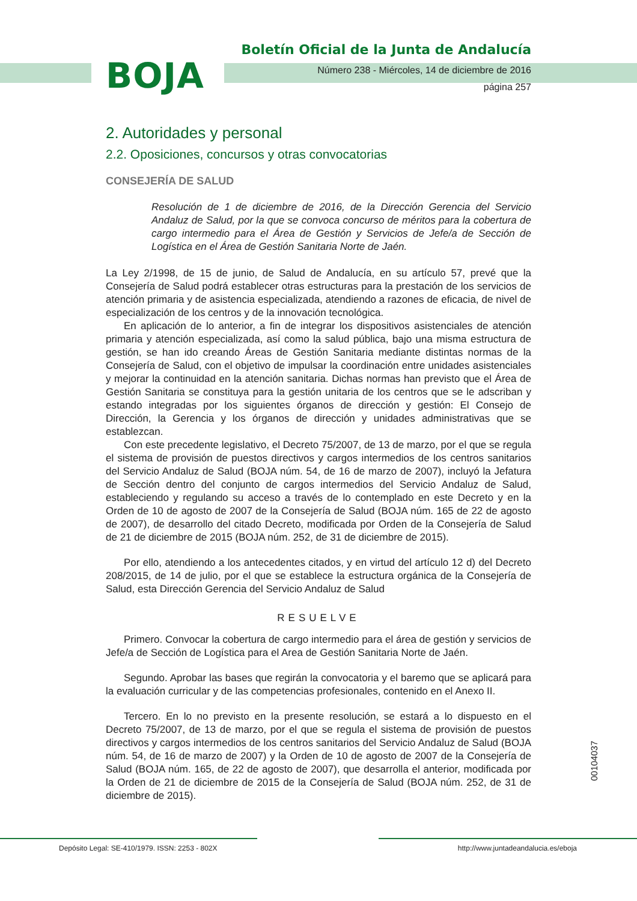BOJA
Boletín Oficial de la Junta de Andalucía
Número 238 - Miércoles, 14 de diciembre de 2016
página 257
2. Autoridades y personal
2.2. Oposiciones, concursos y otras convocatorias
CONSEJERÍA DE SALUD
Resolución de 1 de diciembre de 2016, de la Dirección Gerencia del Servicio Andaluz de Salud, por la que se convoca concurso de méritos para la cobertura de cargo intermedio para el Área de Gestión y Servicios de Jefe/a de Sección de Logística en el Área de Gestión Sanitaria Norte de Jaén.
La Ley 2/1998, de 15 de junio, de Salud de Andalucía, en su artículo 57, prevé que la Consejería de Salud podrá establecer otras estructuras para la prestación de los servicios de atención primaria y de asistencia especializada, atendiendo a razones de eficacia, de nivel de especialización de los centros y de la innovación tecnológica.
En aplicación de lo anterior, a fin de integrar los dispositivos asistenciales de atención primaria y atención especializada, así como la salud pública, bajo una misma estructura de gestión, se han ido creando Áreas de Gestión Sanitaria mediante distintas normas de la Consejería de Salud, con el objetivo de impulsar la coordinación entre unidades asistenciales y mejorar la continuidad en la atención sanitaria. Dichas normas han previsto que el Área de Gestión Sanitaria se constituya para la gestión unitaria de los centros que se le adscriban y estando integradas por los siguientes órganos de dirección y gestión: El Consejo de Dirección, la Gerencia y los órganos de dirección y unidades administrativas que se establezcan.
Con este precedente legislativo, el Decreto 75/2007, de 13 de marzo, por el que se regula el sistema de provisión de puestos directivos y cargos intermedios de los centros sanitarios del Servicio Andaluz de Salud (BOJA núm. 54, de 16 de marzo de 2007), incluyó la Jefatura de Sección dentro del conjunto de cargos intermedios del Servicio Andaluz de Salud, estableciendo y regulando su acceso a través de lo contemplado en este Decreto y en la Orden de 10 de agosto de 2007 de la Consejería de Salud (BOJA núm. 165 de 22 de agosto de 2007), de desarrollo del citado Decreto, modificada por Orden de la Consejería de Salud de 21 de diciembre de 2015 (BOJA núm. 252, de 31 de diciembre de 2015).
Por ello, atendiendo a los antecedentes citados, y en virtud del artículo 12 d) del Decreto 208/2015, de 14 de julio, por el que se establece la estructura orgánica de la Consejería de Salud, esta Dirección Gerencia del Servicio Andaluz de Salud
RESUELVE
Primero. Convocar la cobertura de cargo intermedio para el área de gestión y servicios de Jefe/a de Sección de Logística para el Area de Gestión Sanitaria Norte de Jaén.
Segundo. Aprobar las bases que regirán la convocatoria y el baremo que se aplicará para la evaluación curricular y de las competencias profesionales, contenido en el Anexo II.
Tercero. En lo no previsto en la presente resolución, se estará a lo dispuesto en el Decreto 75/2007, de 13 de marzo, por el que se regula el sistema de provisión de puestos directivos y cargos intermedios de los centros sanitarios del Servicio Andaluz de Salud (BOJA núm. 54, de 16 de marzo de 2007) y la Orden de 10 de agosto de 2007 de la Consejería de Salud (BOJA núm. 165, de 22 de agosto de 2007), que desarrolla el anterior, modificada por la Orden de 21 de diciembre de 2015 de la Consejería de Salud (BOJA núm. 252, de 31 de diciembre de 2015).
00104037
Depósito Legal: SE-410/1979. ISSN: 2253 - 802X
http://www.juntadeandalucia.es/eboja